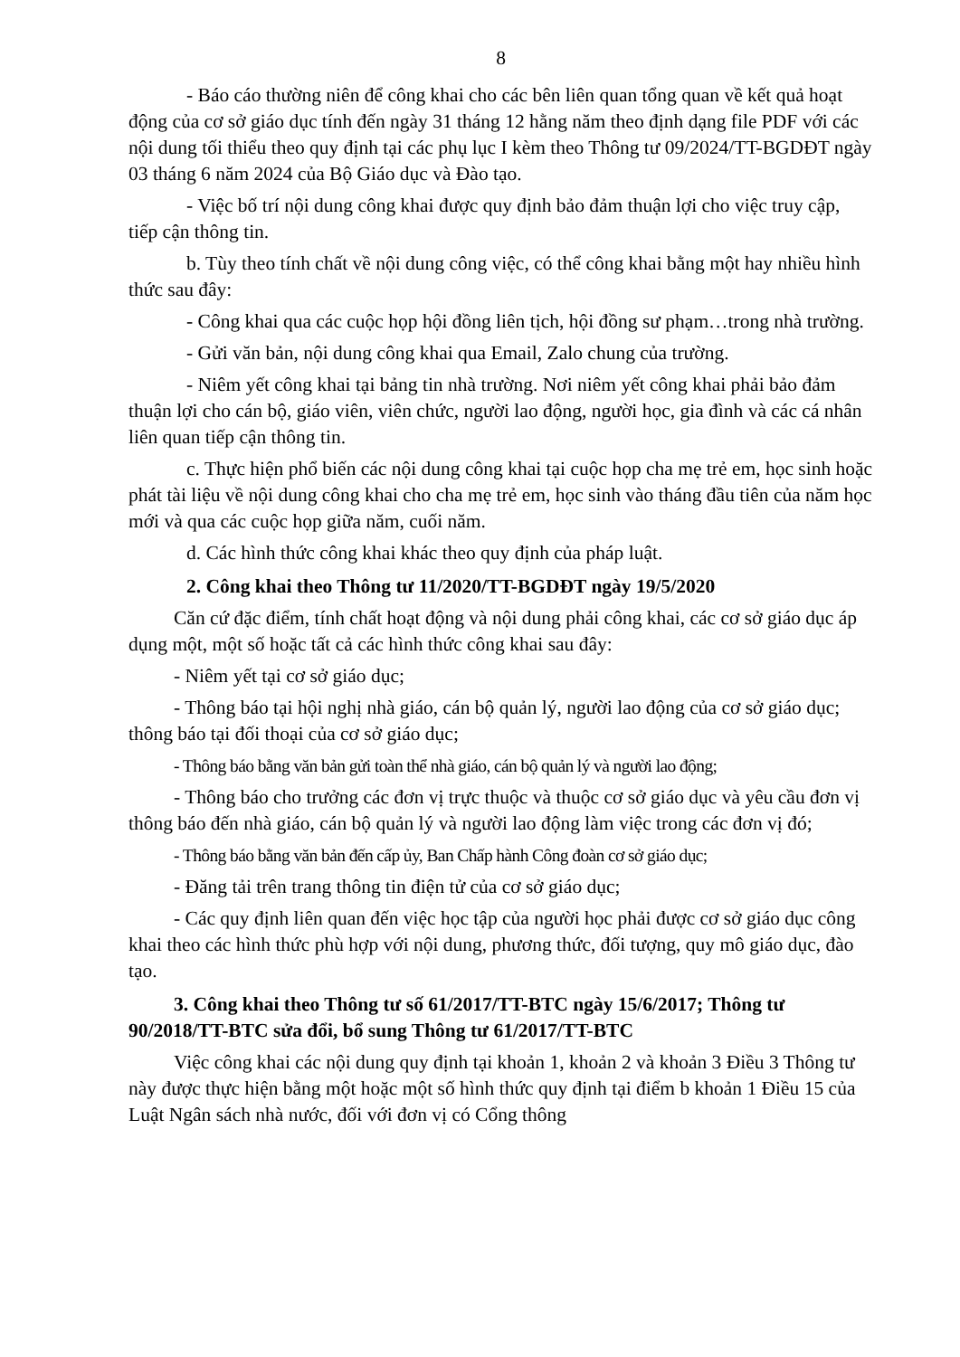8
- Báo cáo thường niên để công khai cho các bên liên quan tổng quan về kết quả hoạt động của cơ sở giáo dục tính đến ngày 31 tháng 12 hằng năm theo định dạng file PDF với các nội dung tối thiểu theo quy định tại các phụ lục I kèm theo Thông tư 09/2024/TT-BGDĐT ngày 03 tháng 6 năm 2024 của Bộ Giáo dục và Đào tạo.
- Việc bố trí nội dung công khai được quy định bảo đảm thuận lợi cho việc truy cập, tiếp cận thông tin.
b. Tùy theo tính chất về nội dung công việc, có thể công khai bằng một hay nhiều hình thức sau đây:
- Công khai qua các cuộc họp hội đồng liên tịch, hội đồng sư phạm…trong nhà trường.
- Gửi văn bản, nội dung công khai qua Email, Zalo chung của trường.
- Niêm yết công khai tại bảng tin nhà trường. Nơi niêm yết công khai phải bảo đảm thuận lợi cho cán bộ, giáo viên, viên chức, người lao động, người học, gia đình và các cá nhân liên quan tiếp cận thông tin.
c. Thực hiện phổ biến các nội dung công khai tại cuộc họp cha mẹ trẻ em, học sinh hoặc phát tài liệu về nội dung công khai cho cha mẹ trẻ em, học sinh vào tháng đầu tiên của năm học mới và qua các cuộc họp giữa năm, cuối năm.
d. Các hình thức công khai khác theo quy định của pháp luật.
2. Công khai theo Thông tư 11/2020/TT-BGDĐT ngày 19/5/2020
Căn cứ đặc điểm, tính chất hoạt động và nội dung phải công khai, các cơ sở giáo dục áp dụng một, một số hoặc tất cả các hình thức công khai sau đây:
- Niêm yết tại cơ sở giáo dục;
- Thông báo tại hội nghị nhà giáo, cán bộ quản lý, người lao động của cơ sở giáo dục; thông báo tại đối thoại của cơ sở giáo dục;
- Thông báo bằng văn bản gửi toàn thể nhà giáo, cán bộ quản lý và người lao động;
- Thông báo cho trưởng các đơn vị trực thuộc và thuộc cơ sở giáo dục và yêu cầu đơn vị thông báo đến nhà giáo, cán bộ quản lý và người lao động làm việc trong các đơn vị đó;
- Thông báo bằng văn bản đến cấp ủy, Ban Chấp hành Công đoàn cơ sở giáo dục;
- Đăng tải trên trang thông tin điện tử của cơ sở giáo dục;
- Các quy định liên quan đến việc học tập của người học phải được cơ sở giáo dục công khai theo các hình thức phù hợp với nội dung, phương thức, đối tượng, quy mô giáo dục, đào tạo.
3. Công khai theo Thông tư số 61/2017/TT-BTC ngày 15/6/2017; Thông tư 90/2018/TT-BTC sửa đổi, bổ sung Thông tư 61/2017/TT-BTC
Việc công khai các nội dung quy định tại khoản 1, khoản 2 và khoản 3 Điều 3 Thông tư này được thực hiện bằng một hoặc một số hình thức quy định tại điểm b khoản 1 Điều 15 của Luật Ngân sách nhà nước, đối với đơn vị có Cổng thông